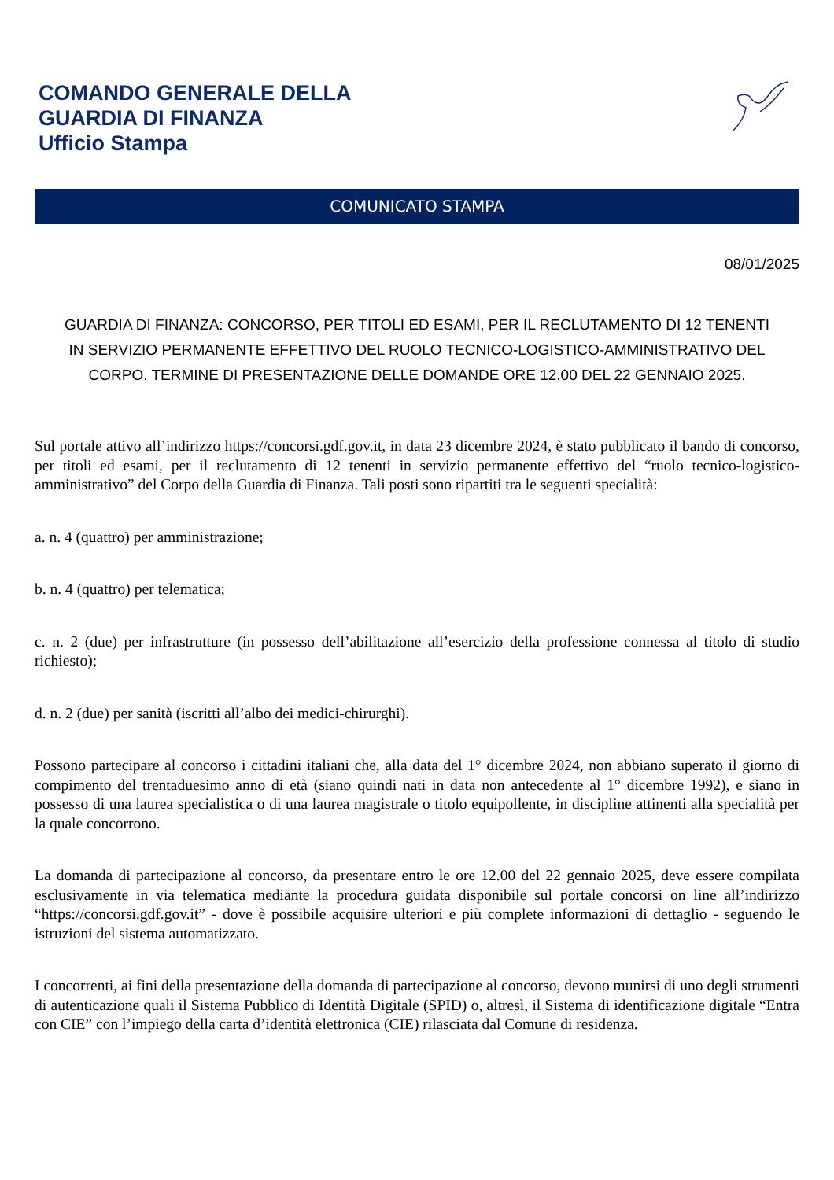COMANDO GENERALE DELLA
GUARDIA DI FINANZA
Ufficio Stampa
COMUNICATO STAMPA
08/01/2025
GUARDIA DI FINANZA: CONCORSO, PER TITOLI ED ESAMI, PER IL RECLUTAMENTO DI 12 TENENTI IN SERVIZIO PERMANENTE EFFETTIVO DEL RUOLO TECNICO-LOGISTICO-AMMINISTRATIVO DEL CORPO. TERMINE DI PRESENTAZIONE DELLE DOMANDE ORE 12.00 DEL 22 GENNAIO 2025.
Sul portale attivo all’indirizzo https://concorsi.gdf.gov.it, in data 23 dicembre 2024, è stato pubblicato il bando di concorso, per titoli ed esami, per il reclutamento di 12 tenenti in servizio permanente effettivo del “ruolo tecnico-logistico-amministrativo” del Corpo della Guardia di Finanza. Tali posti sono ripartiti tra le seguenti specialità:
a. n. 4 (quattro) per amministrazione;
b. n. 4 (quattro) per telematica;
c. n. 2 (due) per infrastrutture (in possesso dell’abilitazione all’esercizio della professione connessa al titolo di studio richiesto);
d. n. 2 (due) per sanità (iscritti all’albo dei medici-chirurghi).
Possono partecipare al concorso i cittadini italiani che, alla data del 1° dicembre 2024, non abbiano superato il giorno di compimento del trentaduesimo anno di età (siano quindi nati in data non antecedente al 1° dicembre 1992), e siano in possesso di una laurea specialistica o di una laurea magistrale o titolo equipollente, in discipline attinenti alla specialità per la quale concorrono.
La domanda di partecipazione al concorso, da presentare entro le ore 12.00 del 22 gennaio 2025, deve essere compilata esclusivamente in via telematica mediante la procedura guidata disponibile sul portale concorsi on line all’indirizzo “https://concorsi.gdf.gov.it” - dove è possibile acquisire ulteriori e più complete informazioni di dettaglio - seguendo le istruzioni del sistema automatizzato.
I concorrenti, ai fini della presentazione della domanda di partecipazione al concorso, devono munirsi di uno degli strumenti di autenticazione quali il Sistema Pubblico di Identità Digitale (SPID) o, altresì, il Sistema di identificazione digitale “Entra con CIE” con l’impiego della carta d’identità elettronica (CIE) rilasciata dal Comune di residenza.